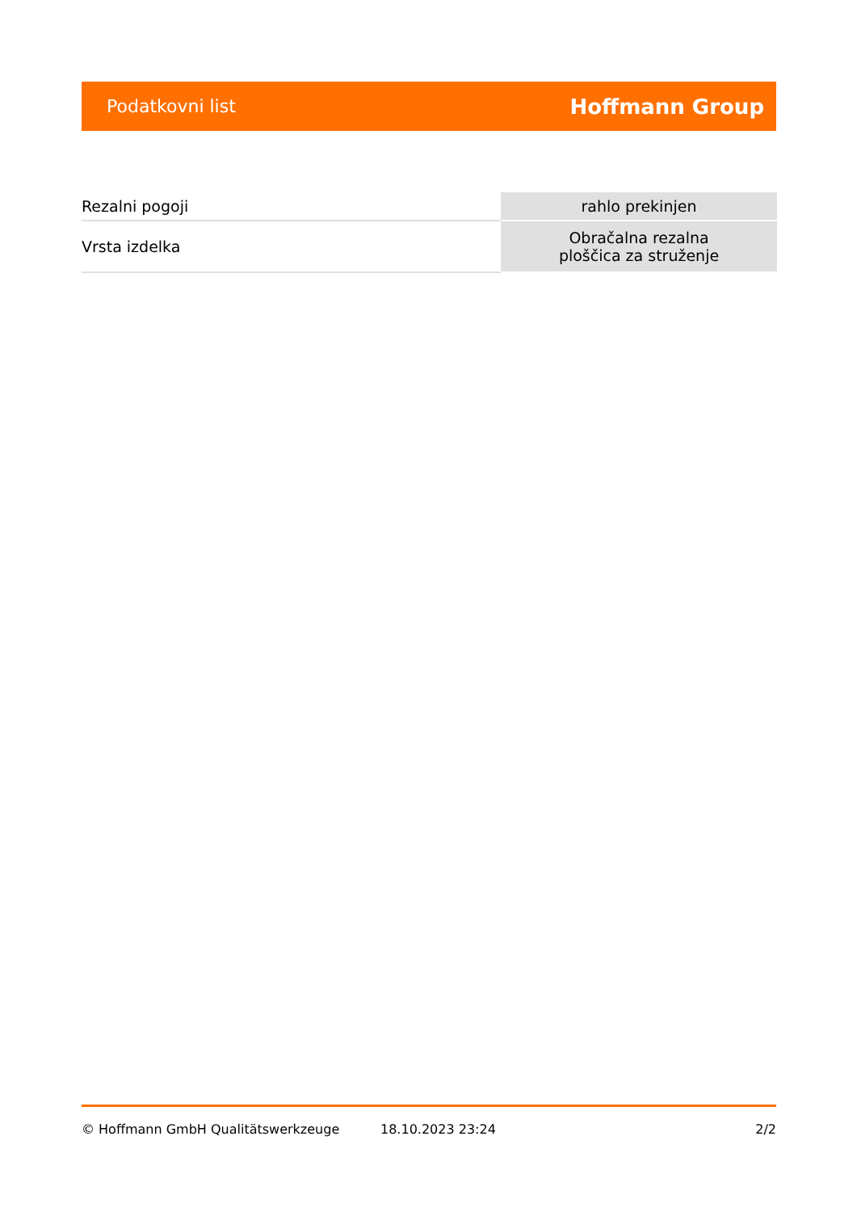Podatkovni list Hoffmann Group
| Rezalni pogoji | rahlo prekinjen |
| Vrsta izdelka | Obračalna rezalna ploščica za struženje |
© Hoffmann GmbH Qualitätswerkzeuge 18.10.2023 23:24 2/2